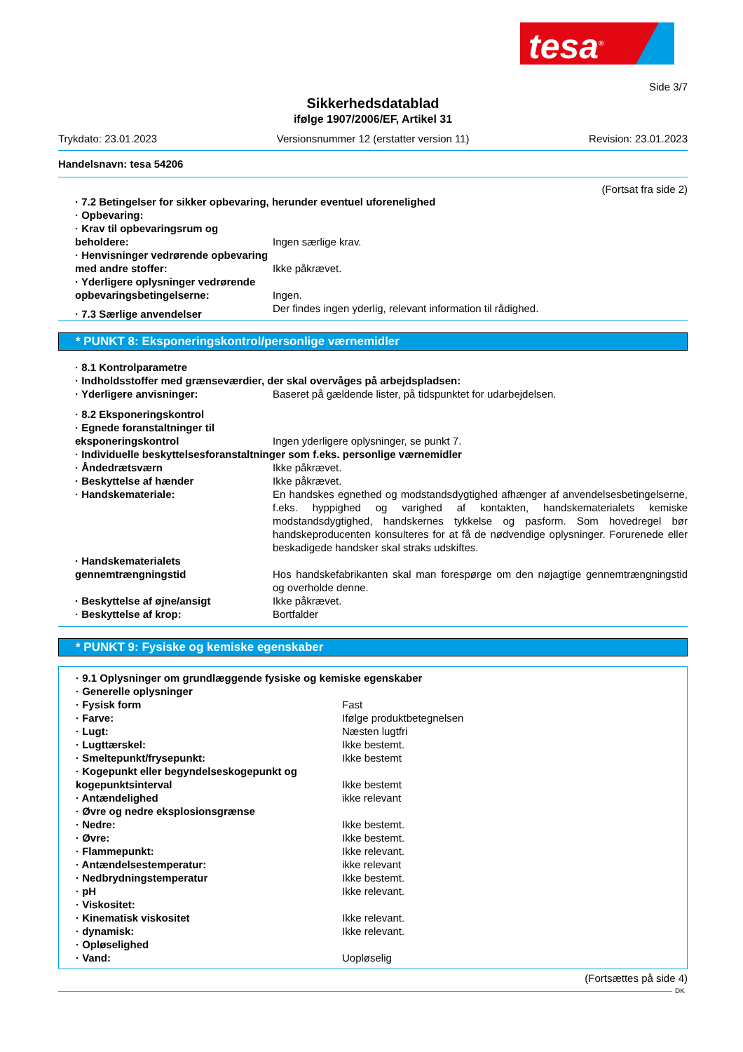tesa<sup>®</sup>
Side 3/7
Sikkerhedsdatablad
ifølge 1907/2006/EF, Artikel 31
Trykdato: 23.01.2023 Versionsnummer 12 (erstatter version 11) Revision: 23.01.2023
Handelsnavn: tesa 54206
(Fortsat fra side 2)
| · 7.2 Betingelser for sikker opbevaring, herunder eventuel uforenelighed | |
| · Opbevaring: | |
| · Krav til opbevaringsrum og beholdere: | Ingen særlige krav. |
| · Henvisninger vedrørende opbevaring med andre stoffer: | Ikke påkrævet. |
| · Yderligere oplysninger vedrørende opbevaringsbetingelserne: | Ingen. |
| · 7.3 Særlige anvendelser | Der findes ingen yderlig, relevant information til rådighed. |
* PUNKT 8: Eksponeringskontrol/personlige værnemidler
| · 8.1 Kontrolparametre | |
| · Indholdsstoffer med grænseværdier, der skal overvåges på arbejdspladsen: | |
| · Yderligere anvisninger: | Baseret på gældende lister, på tidspunktet for udarbejdelsen. |
| · 8.2 Eksponeringskontrol | |
| · Egnede foranstaltninger til eksponeringskontrol | Ingen yderligere oplysninger, se punkt 7. |
| · Individuelle beskyttelsesforanstaltninger som f.eks. personlige værnemidler | |
| · Åndedrætsværn | Ikke påkrævet. |
| · Beskyttelse af hænder | Ikke påkrævet. |
| · Handskemateriale: | En handskes egnethed og modstandsdygtighed afhænger af anvendelsesbetingelserne, f.eks. hyppighed og varighed af kontakten, handskematerialets kemiske modstandsdygtighed, handskernes tykkelse og pasform. Som hovedregel bør handskeproducenten konsulteres for at få de nødvendige oplysninger. Forurenede eller beskadigede handsker skal straks udskiftes. |
| · Handskematerialets gennemtrængningstid | Hos handskefabrikanten skal man forespørge om den nøjagtige gennemtrængningstid og overholde denne. |
| · Beskyttelse af øjne/ansigt | Ikke påkrævet. |
| · Beskyttelse af krop: | Bortfalder |
* PUNKT 9: Fysiske og kemiske egenskaber
| · 9.1 Oplysninger om grundlæggende fysiske og kemiske egenskaber | |
| · Generelle oplysninger | |
| · Fysisk form | Fast |
| · Farve: | Ifølge produktbetegnelsen |
| · Lugt: | Næsten lugtfri |
| · Lugttærskel: | Ikke bestemt. |
| · Smeltepunkt/frysepunkt: | Ikke bestemt |
| · Kogepunkt eller begyndelseskogepunkt og kogepunktsinterval | Ikke bestemt |
| · Antændelighed | ikke relevant |
| · Øvre og nedre eksplosionsgrænse | |
| · Nedre: | Ikke bestemt. |
| · Øvre: | Ikke bestemt. |
| · Flammepunkt: | Ikke relevant. |
| · Antændelsestemperatur: | ikke relevant |
| · Nedbrydningstemperatur | Ikke bestemt. |
| · pH | Ikke relevant. |
| · Viskositet: | |
| · Kinematisk viskositet | Ikke relevant. |
| · dynamisk: | Ikke relevant. |
| · Opløselighed | |
| · Vand: | Uopløselig |
(Fortsættes på side 4)
DK